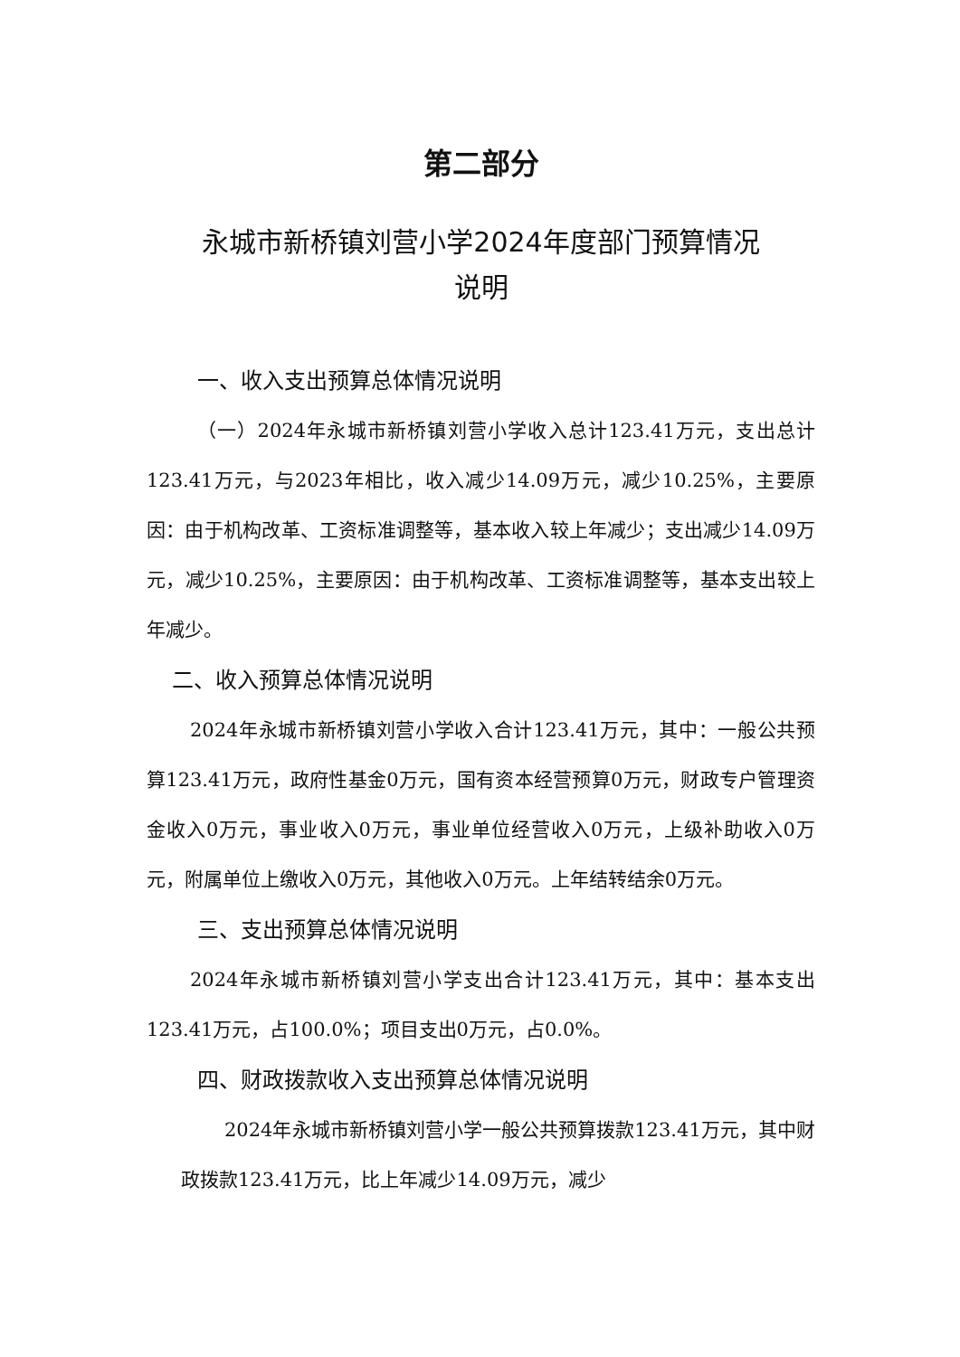第二部分
永城市新桥镇刘营小学2024年度部门预算情况
说明
一、收入支出预算总体情况说明
（一）2024年永城市新桥镇刘营小学收入总计123.41万元，支出总计123.41万元，与2023年相比，收入减少14.09万元，减少10.25%，主要原因：由于机构改革、工资标准调整等，基本收入较上年减少；支出减少14.09万元，减少10.25%，主要原因：由于机构改革、工资标准调整等，基本支出较上年减少。
二、收入预算总体情况说明
2024年永城市新桥镇刘营小学收入合计123.41万元，其中：一般公共预算123.41万元，政府性基金0万元，国有资本经营预算0万元，财政专户管理资金收入0万元，事业收入0万元，事业单位经营收入0万元，上级补助收入0万元，附属单位上缴收入0万元，其他收入0万元。上年结转结余0万元。
三、支出预算总体情况说明
2024年永城市新桥镇刘营小学支出合计123.41万元，其中：基本支出123.41万元，占100.0%；项目支出0万元，占0.0%。
四、财政拨款收入支出预算总体情况说明
2024年永城市新桥镇刘营小学一般公共预算拨款123.41万元，其中财政拨款123.41万元，比上年减少14.09万元，减少